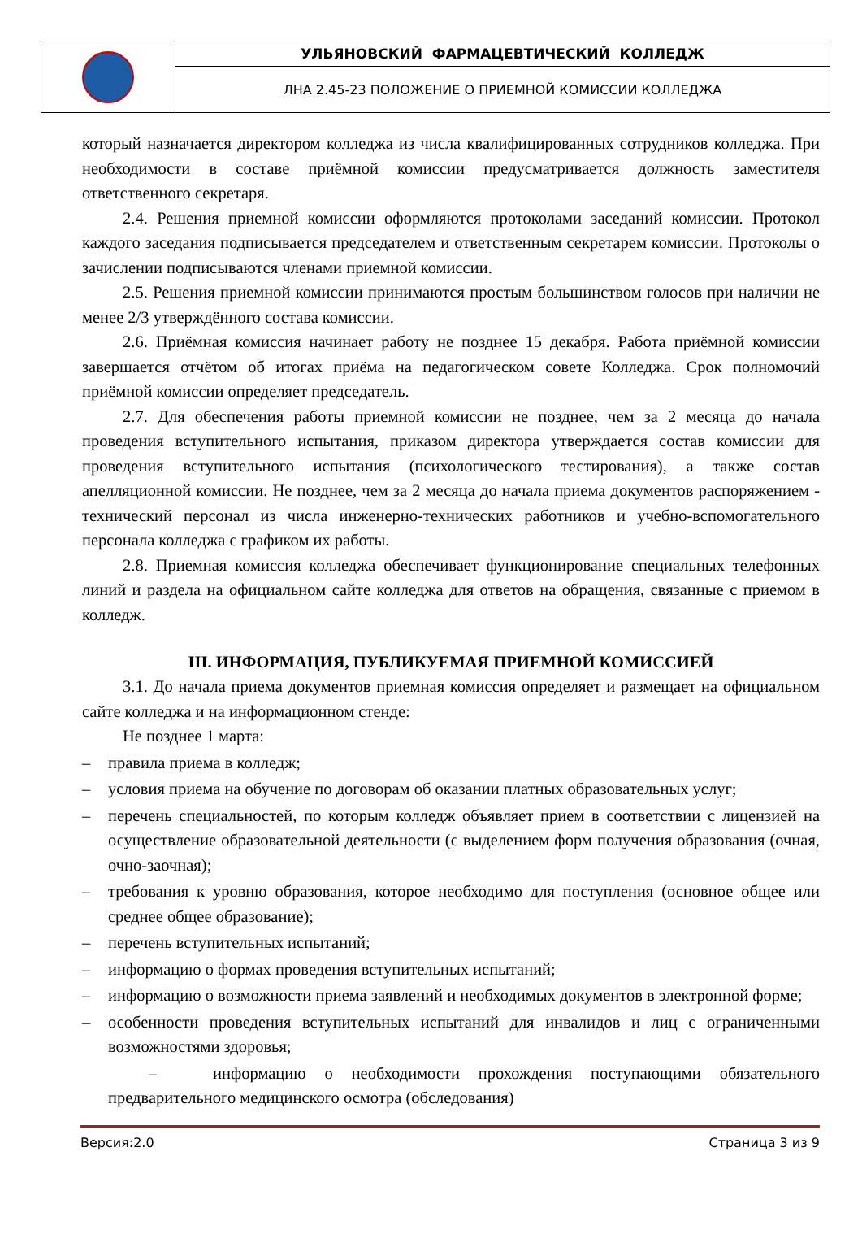| | УЛЬЯНОВСКИЙ ФАРМАЦЕВТИЧЕСКИЙ КОЛЛЕДЖ |
| | ЛНА 2.45-23 ПОЛОЖЕНИЕ О ПРИЕМНОЙ КОМИССИИ КОЛЛЕДЖА |
который назначается директором колледжа из числа квалифицированных сотрудников колледжа. При необходимости в составе приёмной комиссии предусматривается должность заместителя ответственного секретаря.
2.4. Решения приемной комиссии оформляются протоколами заседаний комиссии. Протокол каждого заседания подписывается председателем и ответственным секретарем комиссии. Протоколы о зачислении подписываются членами приемной комиссии.
2.5. Решения приемной комиссии принимаются простым большинством голосов при наличии не менее 2/3 утверждённого состава комиссии.
2.6. Приёмная комиссия начинает работу не позднее 15 декабря. Работа приёмной комиссии завершается отчётом об итогах приёма на педагогическом совете Колледжа. Срок полномочий приёмной комиссии определяет председатель.
2.7. Для обеспечения работы приемной комиссии не позднее, чем за 2 месяца до начала проведения вступительного испытания, приказом директора утверждается состав комиссии для проведения вступительного испытания (психологического тестирования), а также состав апелляционной комиссии. Не позднее, чем за 2 месяца до начала приема документов распоряжением - технический персонал из числа инженерно-технических работников и учебно-вспомогательного персонала колледжа с графиком их работы.
2.8. Приемная комиссия колледжа обеспечивает функционирование специальных телефонных линий и раздела на официальном сайте колледжа для ответов на обращения, связанные с приемом в колледж.
III. ИНФОРМАЦИЯ, ПУБЛИКУЕМАЯ ПРИЕМНОЙ КОМИССИЕЙ
3.1. До начала приема документов приемная комиссия определяет и размещает на официальном сайте колледжа и на информационном стенде:
Не позднее 1 марта:
– правила приема в колледж;
– условия приема на обучение по договорам об оказании платных образовательных услуг;
– перечень специальностей, по которым колледж объявляет прием в соответствии с лицензией на осуществление образовательной деятельности (с выделением форм получения образования (очная, очно-заочная);
– требования к уровню образования, которое необходимо для поступления (основное общее или среднее общее образование);
– перечень вступительных испытаний;
– информацию о формах проведения вступительных испытаний;
– информацию о возможности приема заявлений и необходимых документов в электронной форме;
– особенности проведения вступительных испытаний для инвалидов и лиц с ограниченными возможностями здоровья;
– информацию о необходимости прохождения поступающими обязательного предварительного медицинского осмотра (обследования)
Версия:2.0 Страница 3 из 9